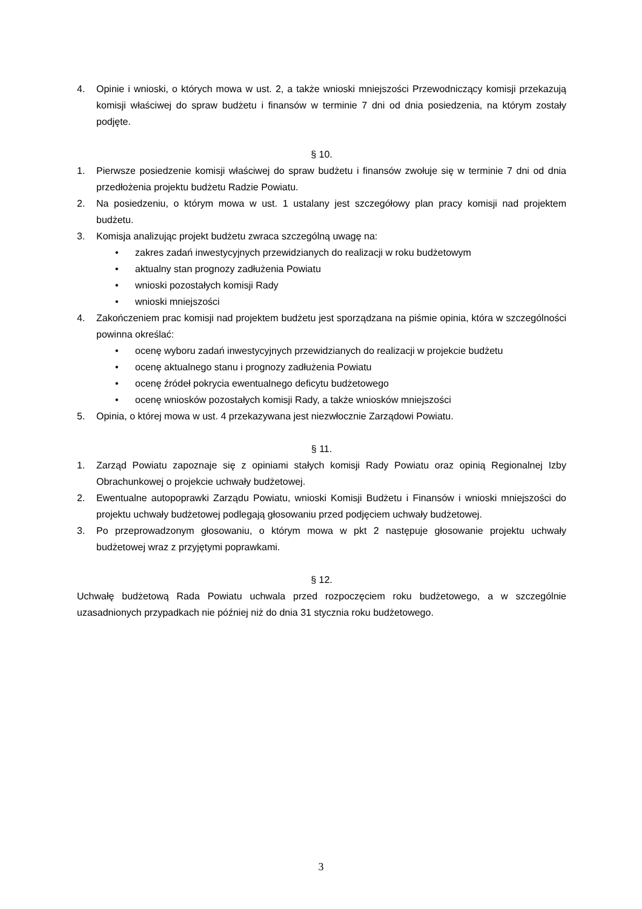4. Opinie i wnioski, o których mowa w ust. 2, a także wnioski mniejszości Przewodniczący komisji przekazują komisji właściwej do spraw budżetu i finansów w terminie 7 dni od dnia posiedzenia, na którym zostały podjęte.
§ 10.
1. Pierwsze posiedzenie komisji właściwej do spraw budżetu i finansów zwołuje się w terminie 7 dni od dnia przedłożenia projektu budżetu Radzie Powiatu.
2. Na posiedzeniu, o którym mowa w ust. 1 ustalany jest szczegółowy plan pracy komisji nad projektem budżetu.
3. Komisja analizując projekt budżetu zwraca szczególną uwagę na:
• zakres zadań inwestycyjnych przewidzianych do realizacji w roku budżetowym
• aktualny stan prognozy zadłużenia Powiatu
• wnioski pozostałych komisji Rady
• wnioski mniejszości
4. Zakończeniem prac komisji nad projektem budżetu jest sporządzana na piśmie opinia, która w szczególności powinna określać:
• ocenę wyboru zadań inwestycyjnych przewidzianych do realizacji w projekcie budżetu
• ocenę aktualnego stanu i prognozy zadłużenia Powiatu
• ocenę źródeł pokrycia ewentualnego deficytu budżetowego
• ocenę wniosków pozostałych komisji Rady, a także wniosków mniejszości
5. Opinia, o której mowa w ust. 4 przekazywana jest niezwłocznie Zarządowi Powiatu.
§ 11.
1. Zarząd Powiatu zapoznaje się z opiniami stałych komisji Rady Powiatu oraz opinią Regionalnej Izby Obrachunkowej o projekcie uchwały budżetowej.
2. Ewentualne autopoprawki Zarządu Powiatu, wnioski Komisji Budżetu i Finansów i wnioski mniejszości do projektu uchwały budżetowej podlegają głosowaniu przed podjęciem uchwały budżetowej.
3. Po przeprowadzonym głosowaniu, o którym mowa w pkt 2 następuje głosowanie projektu uchwały budżetowej wraz z przyjętymi poprawkami.
§ 12.
Uchwałę budżetową Rada Powiatu uchwala przed rozpoczęciem roku budżetowego, a w szczególnie uzasadnionych przypadkach nie później niż do dnia 31 stycznia roku budżetowego.
3